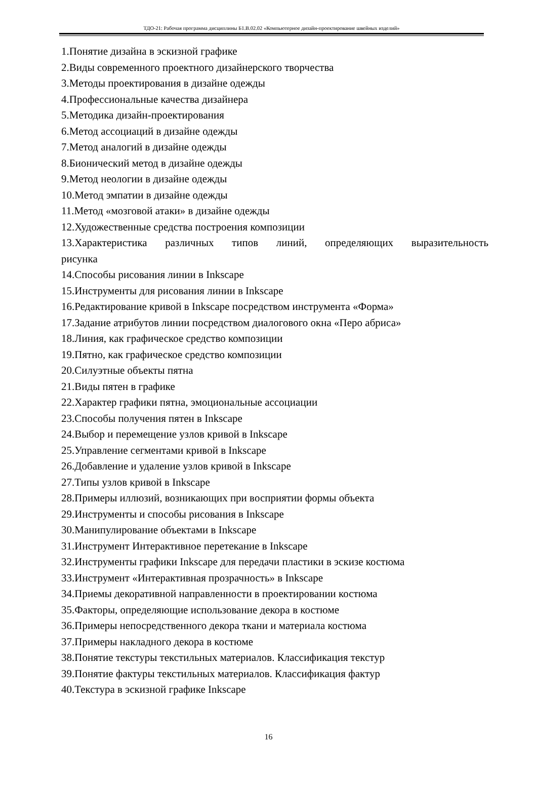ТДО-21: Рабочая программа дисциплины Б1.В.02.02 «Компьютерное дизайн-проектирование швейных изделий»
1.Понятие дизайна в эскизной графике
2.Виды современного проектного дизайнерского творчества
3.Методы проектирования в дизайне одежды
4.Профессиональные качества дизайнера
5.Методика дизайн-проектирования
6.Метод ассоциаций в дизайне одежды
7.Метод аналогий в дизайне одежды
8.Бионический метод в дизайне одежды
9.Метод неологии в дизайне одежды
10.Метод эмпатии в дизайне одежды
11.Метод «мозговой атаки» в дизайне одежды
12.Художественные средства построения композиции
13.Характеристика различных типов линий, определяющих выразительность
рисунка
14.Способы рисования линии в Inkscape
15.Инструменты для рисования линии в Inkscape
16.Редактирование кривой в Inkscape посредством инструмента «Форма»
17.Задание атрибутов линии посредством диалогового окна «Перо абриса»
18.Линия, как графическое средство композиции
19.Пятно, как графическое средство композиции
20.Силуэтные объекты пятна
21.Виды пятен в графике
22.Характер графики пятна, эмоциональные ассоциации
23.Способы получения пятен в Inkscape
24.Выбор и перемещение узлов кривой в Inkscape
25.Управление сегментами кривой в Inkscape
26.Добавление и удаление узлов кривой в Inkscape
27.Типы узлов кривой в Inkscape
28.Примеры иллюзий, возникающих при восприятии формы объекта
29.Инструменты и способы рисования в Inkscape
30.Манипулирование объектами в Inkscape
31.Инструмент Интерактивное перетекание в Inkscape
32.Инструменты графики Inkscape для передачи пластики в эскизе костюма
33.Инструмент «Интерактивная прозрачность» в Inkscape
34.Приемы декоративной направленности в проектировании костюма
35.Факторы, определяющие использование декора в костюме
36.Примеры непосредственного декора ткани и материала костюма
37.Примеры накладного декора в костюме
38.Понятие текстуры текстильных материалов. Классификация текстур
39.Понятие фактуры текстильных материалов. Классификация фактур
40.Текстура в эскизной графике Inkscape
16